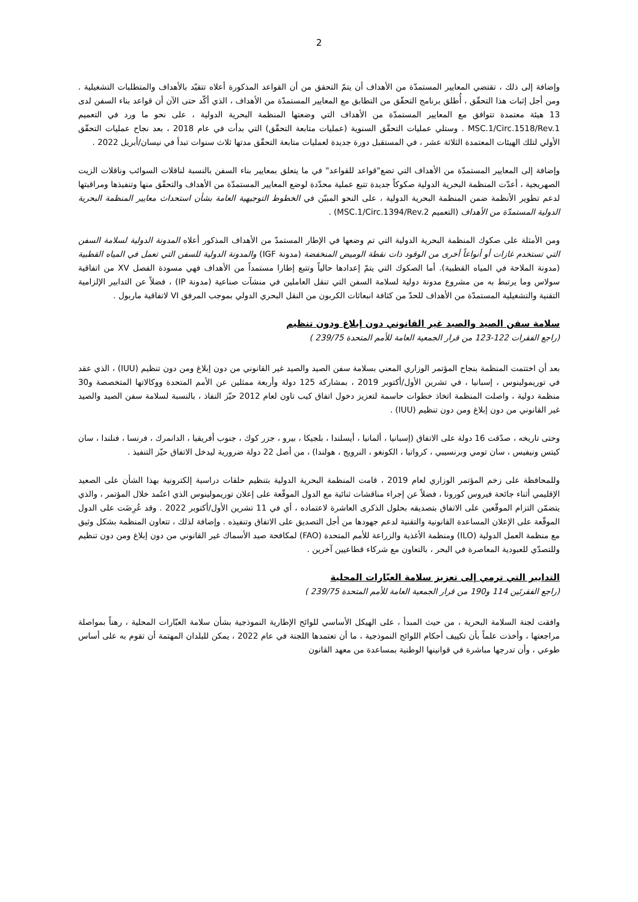2
وإضافة إلى ذلك ، تقتضي المعايير المستمدّة من الأهداف أن يتمّ التحقق من أن القواعد المذكورة أعلاه تتقيّد بالأهداف والمتطلبات التشغيلية . ومن أجل إثبات هذا التحقّق ، أُطلق برنامج التحقّق من التطابق مع المعايير المستمدّة من الأهداف ، الذي أكّد حتى الآن أن قواعد بناء السفن لدى 13 هيئة معتمدة تتوافق مع المعايير المستمدّة من الأهداف التي وضعتها المنظمة البحرية الدولية ، على نحو ما ورد في التعميم MSC.1/Circ.1518/Rev.1 . وستلي عمليات التحقّق السنوية (عمليات متابعة التحقّق) التي بدأت في عام 2018 ، بعد نجاح عمليات التحقّق الأولي لتلك الهيئات المعتمدة الثلاثة عشر ، في المستقبل دورة جديدة لعمليات متابعة التحقّق مدتها ثلاث سنوات تبدأ في نيسان/أبريل 2022 .
وإضافة إلى المعايير المستمدّة من الأهداف التي تضع"قواعد للقواعد" في ما يتعلق بمعايير بناء السفن بالنسبة لناقلات السوائب وناقلات الزيت الصهريجية ، أعدّت المنظمة البحرية الدولية صكوكاً جديدة تتبع عملية محدّدة لوضع المعايير المستمدّة من الأهداف والتحقّق منها وتنفيذها ومراقبتها لدعم تطوير الأنظمة ضمن المنظمة البحرية الدولية ، على النحو المبيّن في الخطوط التوجيهية العامة بشأن استحداث معايير المنظمة البحرية الدولية المستمدّة من الأهداف (التعميم MSC.1/Circ.1394/Rev.2) .
ومن الأمثلة على صكوك المنظمة البحرية الدولية التي تم وضعها في الإطار المستمدّ من الأهداف المذكور أعلاه المدونة الدولية لسلامة السفن التي تستخدم غازات أو أنواعاً أخرى من الوقود ذات نقطة الوميض المنخفضة (مدونة IGF) والمدونة الدولية للسفن التي تعمل في المياه القطبية (مدونة الملاحة في المياه القطبية). أما الصكوك التي يتمّ إعدادها حالياً وتتبع إطارا مستمداً من الأهداف فهي مسودة الفصل XV من اتفاقية سولاس وما يرتبط به من مشروع مدونة دولية لسلامة السفن التي تنقل العاملين في منشآت صناعية (مدونة IP) ، فضلاً عن التدابير الإلزامية التقنية والتشغيلية المستمدّة من الأهداف للحدّ من كثافة انبعاثات الكربون من النقل البحري الدولي بموجب المرفق VI لاتفاقية ماربول .
سلامة سفن الصيد والصيد غير القانوني دون إبلاغ ودون تنظيم
(راجع الفقرات 122-123 من قرار الجمعية العامة للأمم المتحدة 239/75 )
بعد أن اختتمت المنظمة بنجاح المؤتمر الوزاري المعني بسلامة سفن الصيد والصيد غير القانوني من دون إبلاغ ومن دون تنظيم (IUU) ، الذي عقد في توريمولينوس ، إسبانيا ، في تشرين الأول/أكتوبر 2019 ، بمشاركة 125 دولة وأربعة ممثلين عن الأمم المتحدة ووكالاتها المتخصصة و30 منظمة دولية ، واصلت المنظمة اتخاذ خطوات حاسمة لتعزيز دخول اتفاق كيب تاون لعام 2012 حيّز النفاذ ، بالنسبة لسلامة سفن الصيد والصيد غير القانوني من دون إبلاغ ومن دون تنظيم (IUU) .
وحتى تاريخه ، صدّقت 16 دولة على الاتفاق (إسبانيا ، ألمانيا ، أيسلندا ، بلجيكا ، بيرو ، جزر كوك ، جنوب أفريقيا ، الدانمرك ، فرنسا ، فنلندا ، سان كيتس ونيفيس ، سان تومي وبرنسيبي ، كرواتيا ، الكونغو ، النرويج ، هولندا) ، من أصل 22 دولة ضرورية ليدخل الاتفاق حيّز التنفيذ .
وللمحافظة على زخم المؤتمر الوزاري لعام 2019 ، قامت المنظمة البحرية الدولية بتنظيم حلقات دراسية إلكترونية بهذا الشأن على الصعيد الإقليمي أثناء جائحة فيروس كورونا ، فضلاً عن إجراء مناقشات ثنائية مع الدول الموقّعة على إعلان توريمولينوس الذي اعتُمد خلال المؤتمر ، والذي يتضمّن التزام الموقّعين على الاتفاق بتصديقه بحلول الذكرى العاشرة لاعتماده ، أي في 11 تشرين الأول/أكتوبر 2022 . وقد عُرِضَت على الدول الموقّعة على الإعلان المساعدة القانونية والتقنية لدعم جهودها من أجل التصديق على الاتفاق وتنفيذه . وإضافة لذلك ، تتعاون المنظمة بشكل وثيق مع منظمة العمل الدولية (ILO) ومنظمة الأغذية والزراعة للأمم المتحدة (FAO) لمكافحة صيد الأسماك غير القانوني من دون إبلاغ ومن دون تنظيم وللتصدّي للعبودية المعاصرة في البحر ، بالتعاون مع شركاء قطاعيين آخرين .
التدابير التي ترمي إلى تعزيز سلامة العبّارات المحلية
(راجع الفقرتَين 114 و190 من قرار الجمعية العامة للأمم المتحدة 239/75 )
وافقت لجنة السلامة البحرية ، من حيث المبدأ ، على الهيكل الأساسي للوائح الإطارية النموذجية بشأن سلامة العبّارات المحلية ، رهناً بمواصلة مراجعتها ، وأخذت علماً بأن تكييف أحكام اللوائح النموذجية ، ما أن تعتمدها اللجنة في عام 2022 ، يمكن للبلدان المهتمة أن تقوم به على أساس طوعي ، وأن تدرجها مباشرة في قوانينها الوطنية بمساعدة من معهد القانون